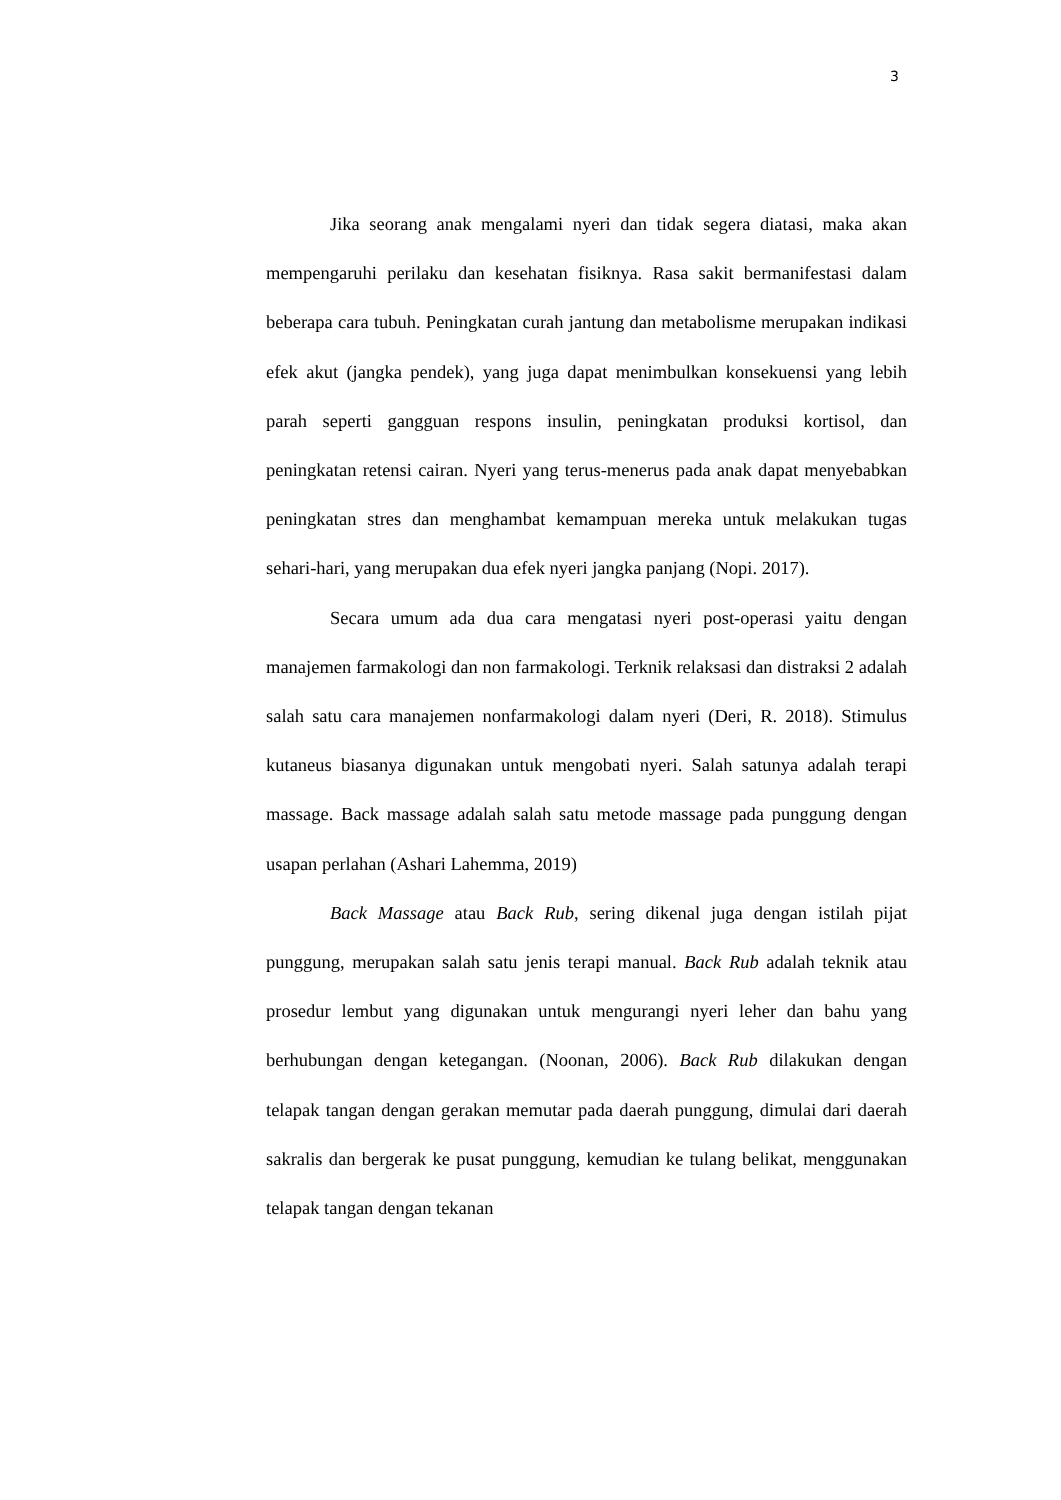3
Jika seorang anak mengalami nyeri dan tidak segera diatasi, maka akan mempengaruhi perilaku dan kesehatan fisiknya. Rasa sakit bermanifestasi dalam beberapa cara tubuh. Peningkatan curah jantung dan metabolisme merupakan indikasi efek akut (jangka pendek), yang juga dapat menimbulkan konsekuensi yang lebih parah seperti gangguan respons insulin, peningkatan produksi kortisol, dan peningkatan retensi cairan. Nyeri yang terus-menerus pada anak dapat menyebabkan peningkatan stres dan menghambat kemampuan mereka untuk melakukan tugas sehari-hari, yang merupakan dua efek nyeri jangka panjang (Nopi. 2017).
Secara umum ada dua cara mengatasi nyeri post-operasi yaitu dengan manajemen farmakologi dan non farmakologi. Terknik relaksasi dan distraksi 2 adalah salah satu cara manajemen nonfarmakologi dalam nyeri (Deri, R. 2018). Stimulus kutaneus biasanya digunakan untuk mengobati nyeri. Salah satunya adalah terapi massage. Back massage adalah salah satu metode massage pada punggung dengan usapan perlahan (Ashari Lahemma, 2019)
Back Massage atau Back Rub, sering dikenal juga dengan istilah pijat punggung, merupakan salah satu jenis terapi manual. Back Rub adalah teknik atau prosedur lembut yang digunakan untuk mengurangi nyeri leher dan bahu yang berhubungan dengan ketegangan. (Noonan, 2006). Back Rub dilakukan dengan telapak tangan dengan gerakan memutar pada daerah punggung, dimulai dari daerah sakralis dan bergerak ke pusat punggung, kemudian ke tulang belikat, menggunakan telapak tangan dengan tekanan